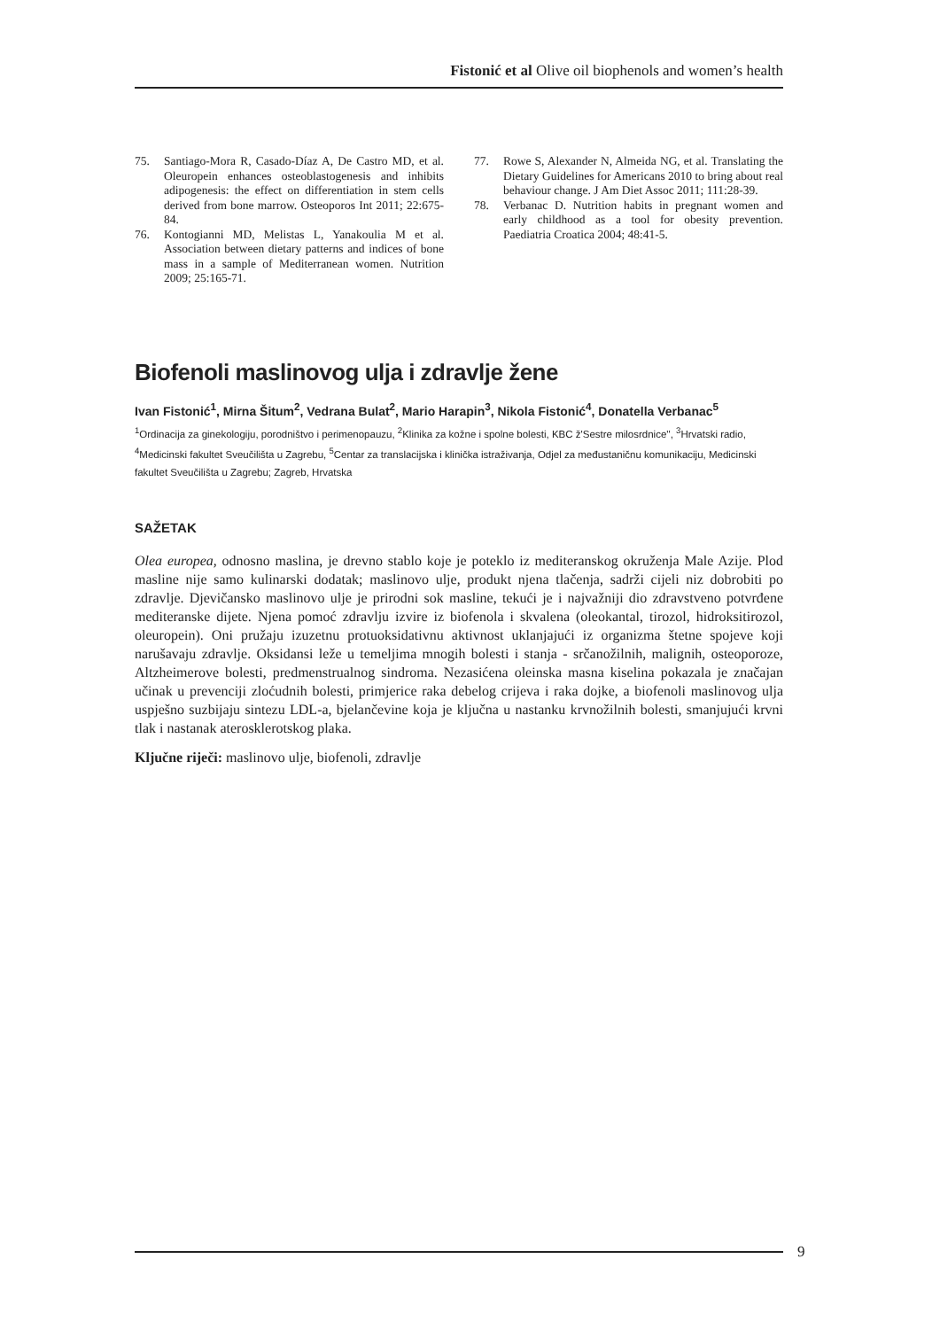Fistonić et al Olive oil biophenols and women’s health
75. Santiago-Mora R, Casado-Díaz A, De Castro MD, et al. Oleuropein enhances osteoblastogenesis and inhibits adipogenesis: the effect on differentiation in stem cells derived from bone marrow. Osteoporos Int 2011; 22:675-84.
76. Kontogianni MD, Melistas L, Yanakoulia M et al. Association between dietary patterns and indices of bone mass in a sample of Mediterranean women. Nutrition 2009; 25:165-71.
77. Rowe S, Alexander N, Almeida NG, et al. Translating the Dietary Guidelines for Americans 2010 to bring about real behaviour change. J Am Diet Assoc 2011; 111:28-39.
78. Verbanac D. Nutrition habits in pregnant women and early childhood as a tool for obesity prevention. Paediatria Croatica 2004; 48:41-5.
Biofenoli maslinovog ulja i zdravlje žene
Ivan Fistonić<sup>1</sup>, Mirna Šitum<sup>2</sup>, Vedrana Bulat<sup>2</sup>, Mario Harapin<sup>3</sup>, Nikola Fistonić<sup>4</sup>, Donatella Verbanac<sup>5</sup>
<sup>1</sup> Ordinacija za ginekologiju, porodništvo i perimenopauzu, <sup>2</sup>Klinika za kožne i spolne bolesti, KBC ž'Sestre milosrdnice'', <sup>3</sup>Hrvatski radio, <sup>4</sup>Medicinski fakultet Sveučilišta u Zagrebu, <sup>5</sup>Centar za translacijska i klinička istraživanja, Odjel za međustaničnu komunikaciju, Medicinski fakultet Sveučilišta u Zagrebu; Zagreb, Hrvatska
SAŽETAK
Olea europea, odnosno maslina, je drevno stablo koje je poteklo iz mediteranskog okruženja Male Azije. Plod masline nije samo kulinarski dodatak; maslinovo ulje, produkt njena tlačenja, sadrži cijeli niz dobrobiti po zdravlje. Djevičansko maslinovo ulje je prirodni sok masline, tekući je i najvažniji dio zdravstveno potvrđene mediteranske dijete. Njena pomoć zdravlju izvire iz biofenola i skvalena (oleokantal, tirozol, hidroksitirozol, oleuropein). Oni pružaju izuzetnu protuoksidativnu aktivnost uklanjajući iz organizma štetne spojeve koji narušavaju zdravlje. Oksidansi leže u temeljima mnogih bolesti i stanja - srčanožilnih, malignih, osteoporoze, Altzheimerove bolesti, predmenstrualnog sindroma. Nezasićena oleinska masna kiselina pokazala je značajan učinak u prevenciji zloćudnih bolesti, primjerice raka debelog crijeva i raka dojke, a biofenoli maslinovog ulja uspješno suzbijaju sintezu LDL-a, bjelančevine koja je ključna u nastanku krvnožilnih bolesti, smanjujući krvni tlak i nastanak aterosklerotskog plaka.
Ključne riječi: maslinovo ulje, biofenoli, zdravlje
9